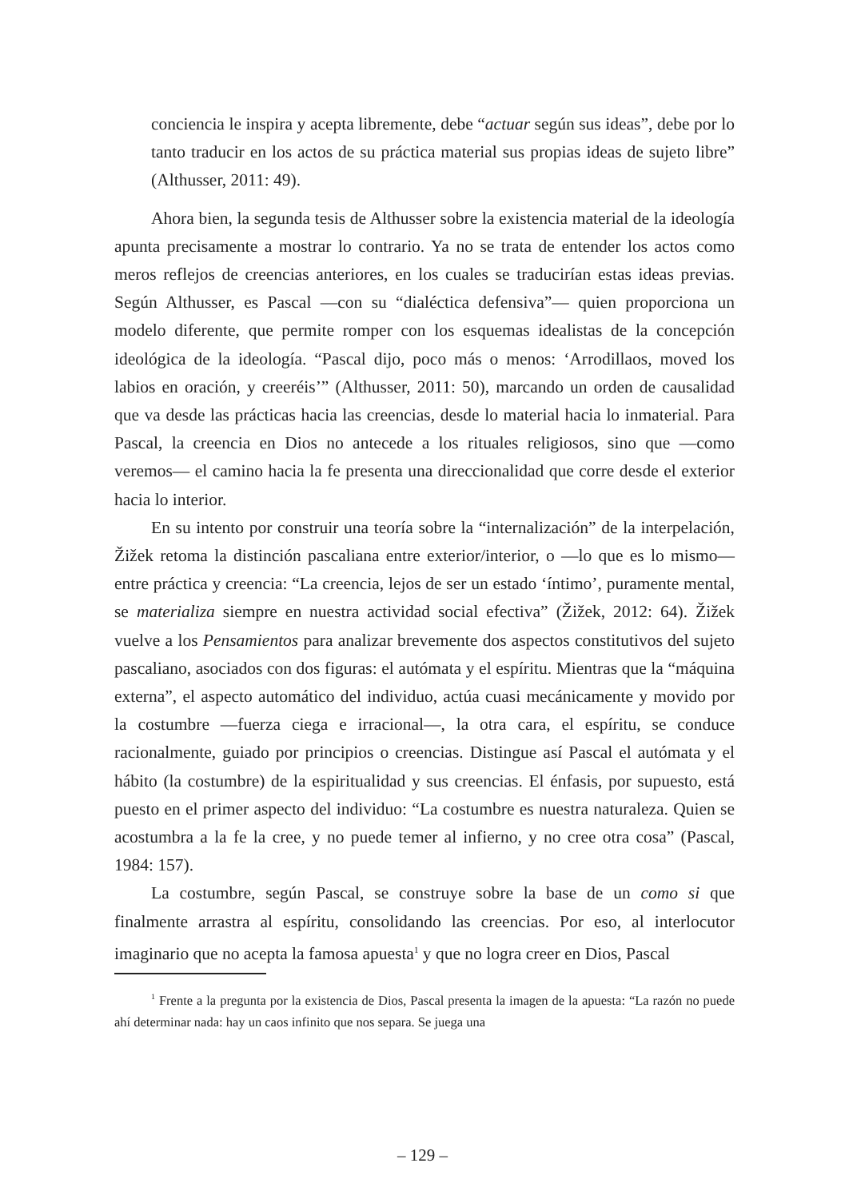conciencia le inspira y acepta libremente, debe “actuar según sus ideas”, debe por lo tanto traducir en los actos de su práctica material sus propias ideas de sujeto libre” (Althusser, 2011: 49).
Ahora bien, la segunda tesis de Althusser sobre la existencia material de la ideología apunta precisamente a mostrar lo contrario. Ya no se trata de entender los actos como meros reflejos de creencias anteriores, en los cuales se traducirían estas ideas previas. Según Althusser, es Pascal —con su “dialéctica defensiva”— quien proporciona un modelo diferente, que permite romper con los esquemas idealistas de la concepción ideológica de la ideología. “Pascal dijo, poco más o menos: ‘Arrodillaos, moved los labios en oración, y creeréis’” (Althusser, 2011: 50), marcando un orden de causalidad que va desde las prácticas hacia las creencias, desde lo material hacia lo inmaterial. Para Pascal, la creencia en Dios no antecede a los rituales religiosos, sino que —como veremos— el camino hacia la fe presenta una direccionalidad que corre desde el exterior hacia lo interior.
En su intento por construir una teoría sobre la “internalización” de la interpelación, Žižek retoma la distinción pascaliana entre exterior/interior, o —lo que es lo mismo— entre práctica y creencia: “La creencia, lejos de ser un estado ‘íntimo’, puramente mental, se materializa siempre en nuestra actividad social efectiva” (Žižek, 2012: 64). Žižek vuelve a los Pensamientos para analizar brevemente dos aspectos constitutivos del sujeto pascaliano, asociados con dos figuras: el autómata y el espíritu. Mientras que la “máquina externa”, el aspecto automático del individuo, actúa cuasi mecánicamente y movido por la costumbre —fuerza ciega e irracional—, la otra cara, el espíritu, se conduce racionalmente, guiado por principios o creencias. Distingue así Pascal el autómata y el hábito (la costumbre) de la espiritualidad y sus creencias. El énfasis, por supuesto, está puesto en el primer aspecto del individuo: “La costumbre es nuestra naturaleza. Quien se acostumbra a la fe la cree, y no puede temer al infierno, y no cree otra cosa” (Pascal, 1984: 157).
La costumbre, según Pascal, se construye sobre la base de un como si que finalmente arrastra al espíritu, consolidando las creencias. Por eso, al interlocutor imaginario que no acepta la famosa apuesta<sup>1</sup> y que no logra creer en Dios, Pascal
<sup>1</sup> Frente a la pregunta por la existencia de Dios, Pascal presenta la imagen de la apuesta: “La razón no puede ahí determinar nada: hay un caos infinito que nos separa. Se juega una
– 129 –